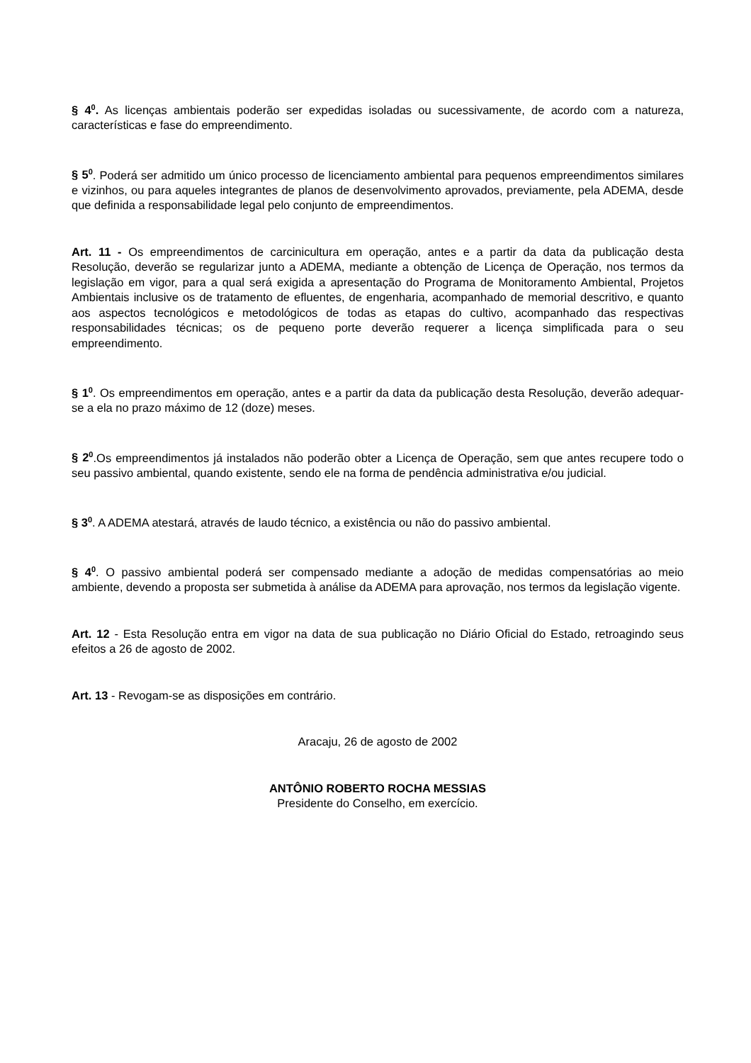§ 4<sup>0</sup>. As licenças ambientais poderão ser expedidas isoladas ou sucessivamente, de acordo com a natureza, características e fase do empreendimento.
§ 5<sup>0</sup>. Poderá ser admitido um único processo de licenciamento ambiental para pequenos empreendimentos similares e vizinhos, ou para aqueles integrantes de planos de desenvolvimento aprovados, previamente, pela ADEMA, desde que definida a responsabilidade legal pelo conjunto de empreendimentos.
Art. 11 - Os empreendimentos de carcinicultura em operação, antes e a partir da data da publicação desta Resolução, deverão se regularizar junto a ADEMA, mediante a obtenção de Licença de Operação, nos termos da legislação em vigor, para a qual será exigida a apresentação do Programa de Monitoramento Ambiental, Projetos Ambientais inclusive os de tratamento de efluentes, de engenharia, acompanhado de memorial descritivo, e quanto aos aspectos tecnológicos e metodológicos de todas as etapas do cultivo, acompanhado das respectivas responsabilidades técnicas; os de pequeno porte deverão requerer a licença simplificada para o seu empreendimento.
§ 1<sup>0</sup>. Os empreendimentos em operação, antes e a partir da data da publicação desta Resolução, deverão adequar-se a ela no prazo máximo de 12 (doze) meses.
§ 2<sup>0</sup>.Os empreendimentos já instalados não poderão obter a Licença de Operação, sem que antes recupere todo o seu passivo ambiental, quando existente, sendo ele na forma de pendência administrativa e/ou judicial.
§ 3<sup>0</sup>. A ADEMA atestará, através de laudo técnico, a existência ou não do passivo ambiental.
§ 4<sup>0</sup>. O passivo ambiental poderá ser compensado mediante a adoção de medidas compensatórias ao meio ambiente, devendo a proposta ser submetida à análise da ADEMA para aprovação, nos termos da legislação vigente.
Art. 12 - Esta Resolução entra em vigor na data de sua publicação no Diário Oficial do Estado, retroagindo seus efeitos a 26 de agosto de 2002.
Art. 13 - Revogam-se as disposições em contrário.
Aracaju, 26 de agosto de 2002
ANTÔNIO ROBERTO ROCHA MESSIAS
Presidente do Conselho, em exercício.